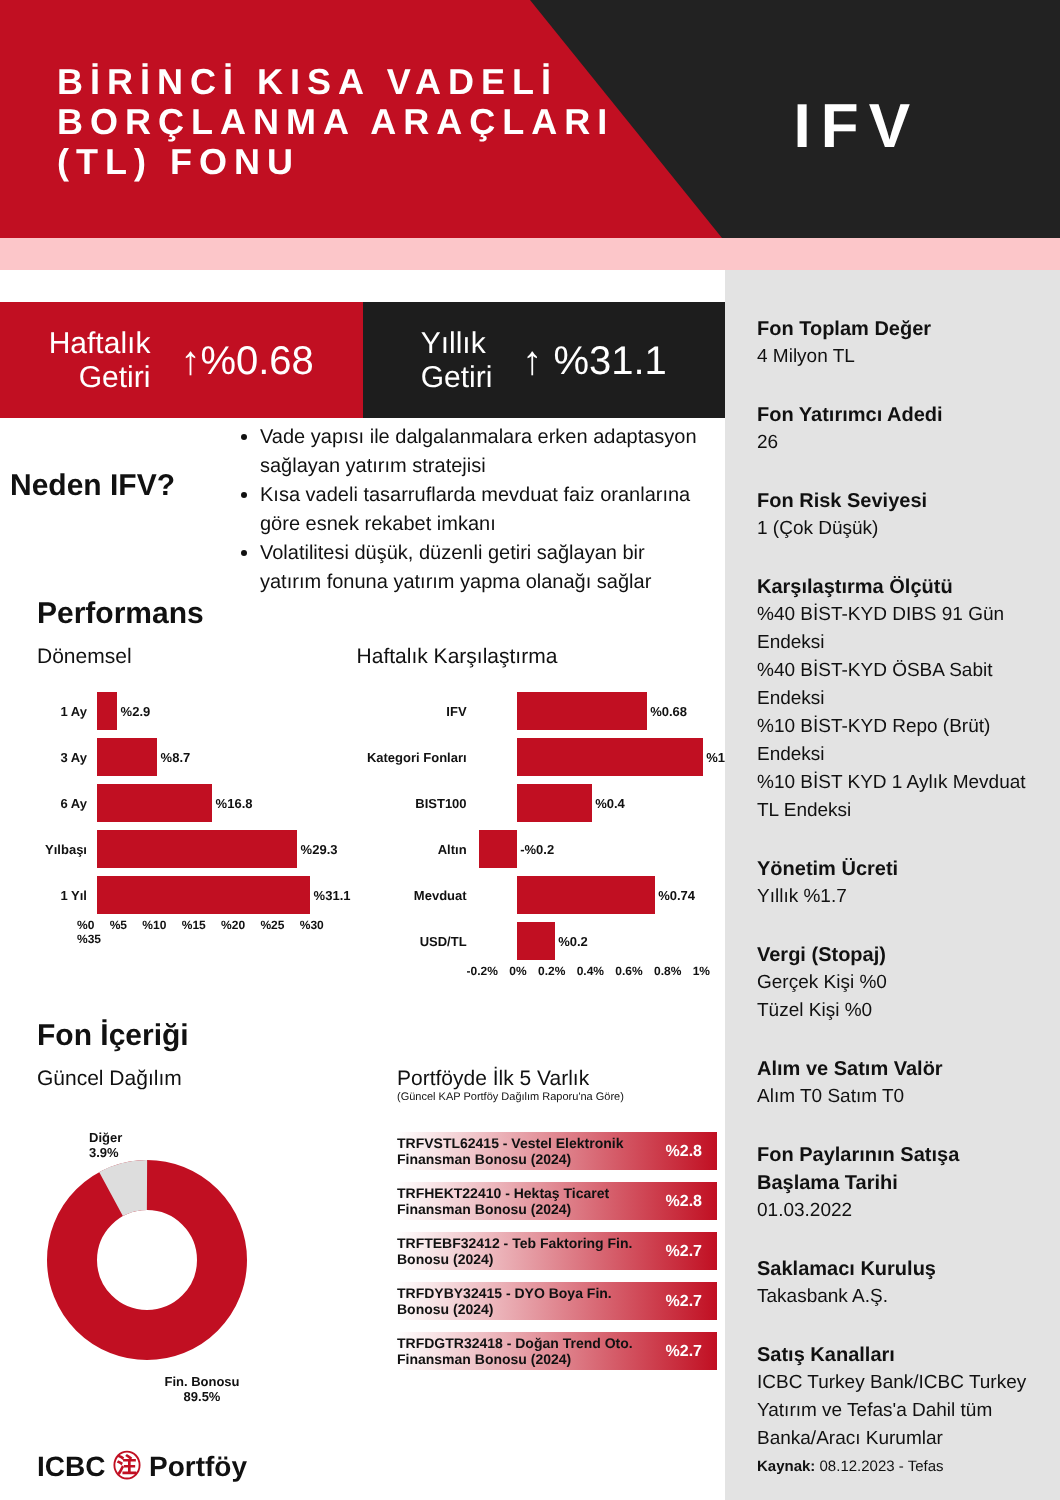BİRİNCİ KISA VADELİ BORÇLANMA ARAÇLARI (TL) FONU
IFV
Haftalık
Getiri ↑%0.68
Yıllık
Getiri ↑ %31.1
Neden IFV?
Vade yapısı ile dalgalanmalara erken adaptasyon sağlayan yatırım stratejisi
Kısa vadeli tasarruflarda mevduat faiz oranlarına göre esnek rekabet imkanı
Volatilitesi düşük, düzenli getiri sağlayan bir yatırım fonuna yatırım yapma olanağı sağlar
Performans
Dönemsel
1 Ay
%2.9
3 Ay
%8.7
6 Ay
%16.8
Yılbaşı
%29.3
1 Yıl
%31.1
%0 %5 %10 %15 %20 %25 %30 %35
Haftalık Karşılaştırma
IFV
%0.68
Kategori Fonları
%1
BIST100
%0.4
Altın
-%0.2
Mevduat
%0.74
USD/TL
%0.2
-0.2% 0% 0.2% 0.4% 0.6% 0.8% 1%
Fon İçeriği
Güncel Dağılım
Diğer
3.9%
Fin. Bonosu
89.5%
ICBC ㊟ Portföy
Portföyde İlk 5 Varlık
(Güncel KAP Portföy Dağılım Raporu'na Göre)
TRFVSTL62415 - Vestel Elektronik Finansman Bonosu (2024)%2.8
TRFHEKT22410 - Hektaş Ticaret Finansman Bonosu (2024)%2.8
TRFTEBF32412 - Teb Faktoring Fin. Bonosu (2024)%2.7
TRFDYBY32415 - DYO Boya Fin. Bonosu (2024)%2.7
TRFDGTR32418 - Doğan Trend Oto. Finansman Bonosu (2024)%2.7
Fon Toplam Değer
4 Milyon TL
Fon Yatırımcı Adedi
26
Fon Risk Seviyesi
1 (Çok Düşük)
Karşılaştırma Ölçütü%40 BİST-KYD DIBS 91 Gün Endeksi
%40 BİST-KYD ÖSBA Sabit Endeksi
%10 BİST-KYD Repo (Brüt) Endeksi
%10 BİST KYD 1 Aylık Mevduat TL Endeksi
Yönetim Ücreti
Yıllık %1.7
Vergi (Stopaj)
Gerçek Kişi %0
Tüzel Kişi %0
Alım ve Satım Valör
Alım T0 Satım T0
Fon Paylarının Satışa Başlama Tarihi
01.03.2022
Saklamacı Kuruluş
Takasbank A.Ş.
Satış Kanalları
ICBC Turkey Bank/ICBC Turkey Yatırım ve Tefas'a Dahil tüm Banka/Aracı Kurumlar
Kaynak: 08.12.2023 - Tefas